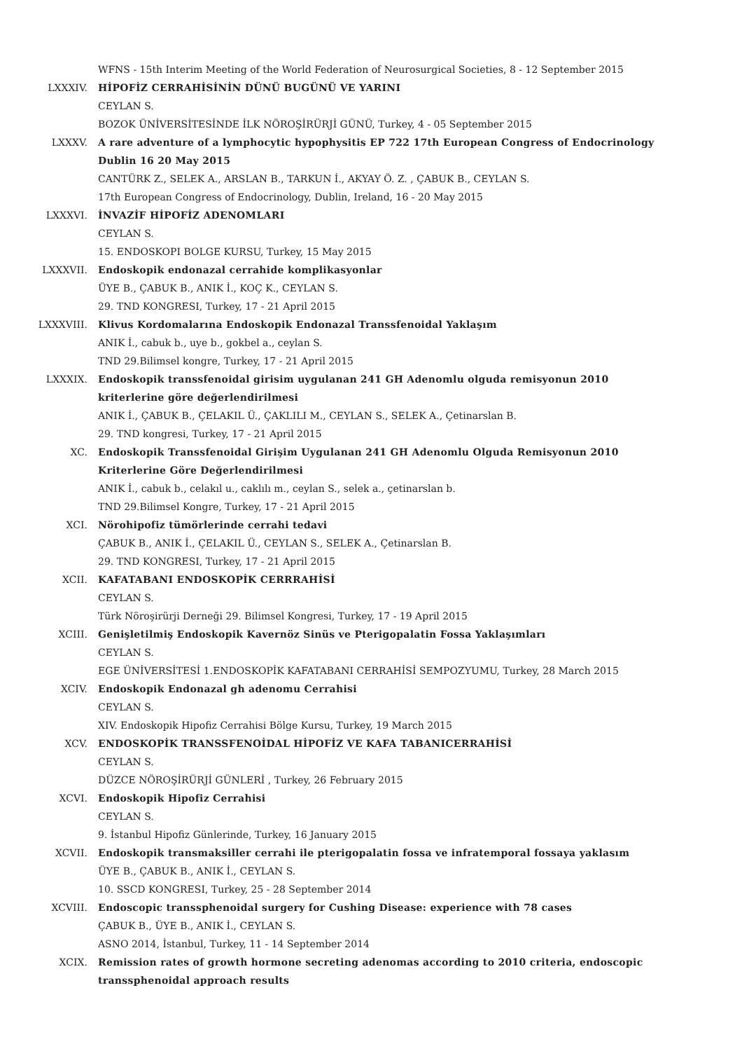WFNS - 15th Interim Meeting of the World Federation of Neurosurgical Societies, 8 - 12 September 2015
LXXXIV. HİPOFİZ CERRAHİSİNİN DÜNÜ BUGÜNÜ VE YARINI
CEYLAN S.
BOZOK ÜNİVERSİTESİNDE İLK NÖROŞİRÜRJİ GÜNÜ, Turkey, 4 - 05 September 2015
LXXXV. A rare adventure of a lymphocytic hypophysitis EP 722 17th European Congress of Endocrinology Dublin 16 20 May 2015
CANTÜRK Z., SELEK A., ARSLAN B., TARKUN İ., AKYAY Ö. Z. , ÇABUK B., CEYLAN S.
17th European Congress of Endocrinology, Dublin, Ireland, 16 - 20 May 2015
LXXXVI. İNVAZİF HİPOFİZ ADENOMLARI
CEYLAN S.
15. ENDOSKOPI BOLGE KURSU, Turkey, 15 May 2015
LXXXVII. Endoskopik endonazal cerrahide komplikasyonlar
ÜYE B., ÇABUK B., ANIK İ., KOÇ K., CEYLAN S.
29. TND KONGRESI, Turkey, 17 - 21 April 2015
LXXXVIII. Klivus Kordomalarına Endoskopik Endonazal Transsfenoidal Yaklaşım
ANIK İ., cabuk b., uye b., gokbel a., ceylan S.
TND 29.Bilimsel kongre, Turkey, 17 - 21 April 2015
LXXXIX. Endoskopik transsfenoidal girisim uygulanan 241 GH Adenomlu olguda remisyonun 2010 kriterlerine göre değerlendirilmesi
ANIK İ., ÇABUK B., ÇELAKIL Ü., ÇAKLILI M., CEYLAN S., SELEK A., Çetinarslan B.
29. TND kongresi, Turkey, 17 - 21 April 2015
XC. Endoskopik Transsfenoidal Girişim Uygulanan 241 GH Adenomlu Olguda Remisyonun 2010 Kriterlerine Göre Değerlendirilmesi
ANIK İ., cabuk b., celakıl u., caklılı m., ceylan S., selek a., çetinarslan b.
TND 29.Bilimsel Kongre, Turkey, 17 - 21 April 2015
XCI. Nörohipofiz tümörlerinde cerrahi tedavi
ÇABUK B., ANIK İ., ÇELAKIL Ü., CEYLAN S., SELEK A., Çetinarslan B.
29. TND KONGRESI, Turkey, 17 - 21 April 2015
XCII. KAFATABANI ENDOSKOPİK CERRRAHİSİ
CEYLAN S.
Türk Nöroşirürji Derneği 29. Bilimsel Kongresi, Turkey, 17 - 19 April 2015
XCIII. Genişletilmiş Endoskopik Kavernöz Sinüs ve Pterigopalatin Fossa Yaklaşımları
CEYLAN S.
EGE ÜNİVERSİTESİ 1.ENDOSKOPİK KAFATABANI CERRAHİSİ SEMPOZYUMU, Turkey, 28 March 2015
XCIV. Endoskopik Endonazal gh adenomu Cerrahisi
CEYLAN S.
XIV. Endoskopik Hipofiz Cerrahisi Bölge Kursu, Turkey, 19 March 2015
XCV. ENDOSKOPİK TRANSSFENOİDAL HİPOFİZ VE KAFA TABANICERRAHİSİ
CEYLAN S.
DÜZCE NÖROŞİRÜRJİ GÜNLERİ , Turkey, 26 February 2015
XCVI. Endoskopik Hipofiz Cerrahisi
CEYLAN S.
9. İstanbul Hipofiz Günlerinde, Turkey, 16 January 2015
XCVII. Endoskopik transmaksiller cerrahi ile pterigopalatin fossa ve infratemporal fossaya yaklasım
ÜYE B., ÇABUK B., ANIK İ., CEYLAN S.
10. SSCD KONGRESI, Turkey, 25 - 28 September 2014
XCVIII. Endoscopic transsphenoidal surgery for Cushing Disease: experience with 78 cases
ÇABUK B., ÜYE B., ANIK İ., CEYLAN S.
ASNO 2014, İstanbul, Turkey, 11 - 14 September 2014
XCIX. Remission rates of growth hormone secreting adenomas according to 2010 criteria, endoscopic transsphenoidal approach results